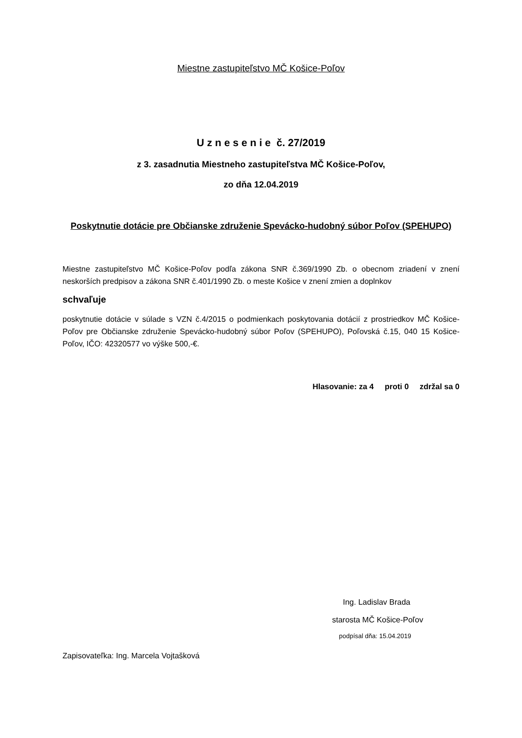Miestne zastupiteľstvo MČ Košice-Poľov
U z n e s e n i e č. 27/2019
z 3. zasadnutia Miestneho zastupiteľstva MČ Košice-Poľov,
zo dňa 12.04.2019
Poskytnutie dotácie pre Občianske združenie Spevácko-hudobný súbor Poľov (SPEHUPO)
Miestne zastupiteľstvo MČ Košice-Poľov podľa zákona SNR č.369/1990 Zb. o obecnom zriadení v znení neskorších predpisov a zákona SNR č.401/1990 Zb. o meste Košice v znení zmien a doplnkov
schvaľuje
poskytnutie dotácie v súlade s VZN č.4/2015 o podmienkach poskytovania dotácií z prostriedkov MČ Košice-Poľov pre Občianske združenie Spevácko-hudobný súbor Poľov (SPEHUPO), Poľovská č.15, 040 15 Košice-Poľov, IČO: 42320577 vo výške 500,-€.
Hlasovanie: za 4 proti 0 zdržal sa 0
Ing. Ladislav Brada
starosta MČ Košice-Poľov
podpísal dňa: 15.04.2019
Zapisovateľka: Ing. Marcela Vojtašková